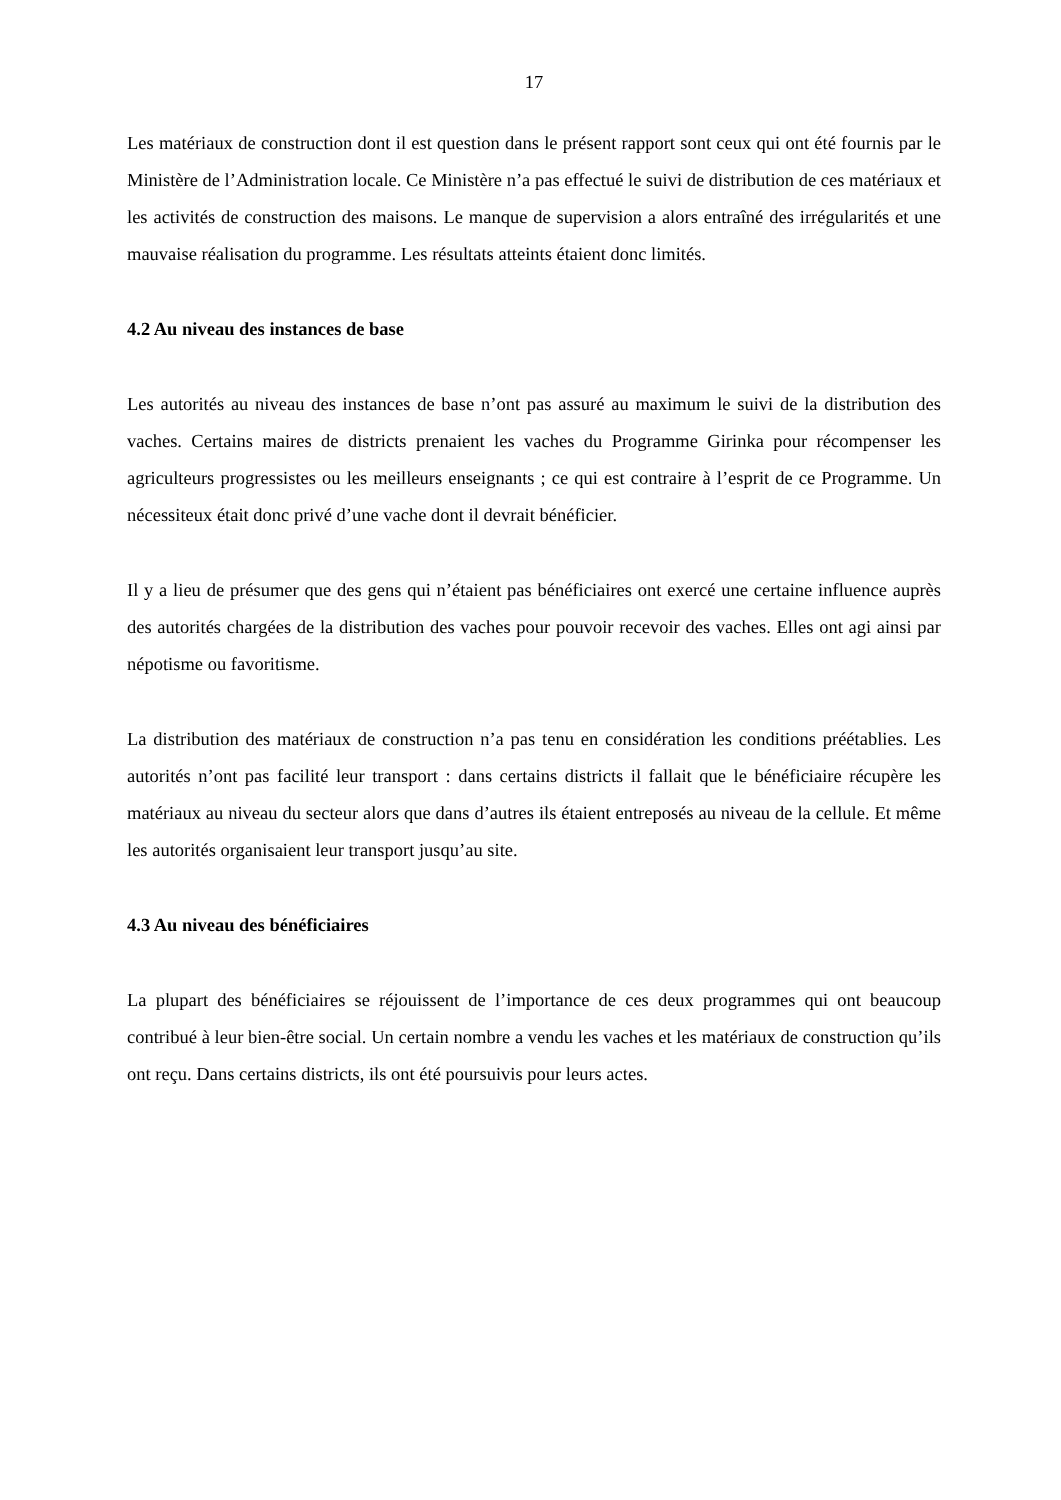17
Les matériaux de construction dont il est question dans le présent rapport sont ceux qui ont été fournis par le Ministère de l’Administration locale. Ce Ministère n’a pas effectué le suivi de distribution de ces matériaux et les activités de construction des maisons. Le manque de supervision a alors entraîné des irrégularités et une mauvaise réalisation du programme. Les résultats atteints étaient donc limités.
4.2 Au niveau des instances de base
Les autorités au niveau des instances de base n’ont pas assuré au maximum le suivi de la distribution des vaches. Certains maires de districts prenaient les vaches du Programme Girinka pour récompenser les agriculteurs progressistes ou les meilleurs enseignants ; ce qui est contraire à l’esprit de ce Programme. Un nécessiteux était donc privé d’une vache dont il devrait bénéficier.
Il y a lieu de présumer que des gens qui n’étaient pas bénéficiaires ont exercé une certaine influence auprès des autorités chargées de la distribution des vaches pour pouvoir recevoir des vaches. Elles ont agi ainsi par népotisme ou favoritisme.
La distribution des matériaux de construction n’a pas tenu en considération les conditions préétablies. Les autorités n’ont pas facilité leur transport : dans certains districts il fallait que le bénéficiaire récupère les matériaux au niveau du secteur alors que dans d’autres ils étaient entreposés au niveau de la cellule. Et même les autorités organisaient leur transport jusqu’au site.
4.3 Au niveau des bénéficiaires
La plupart des bénéficiaires se réjouissent de l’importance de ces deux programmes qui ont beaucoup contribué à leur bien-être social. Un certain nombre a vendu les vaches et les matériaux de construction qu’ils ont reçu. Dans certains districts, ils ont été poursuivis pour leurs actes.